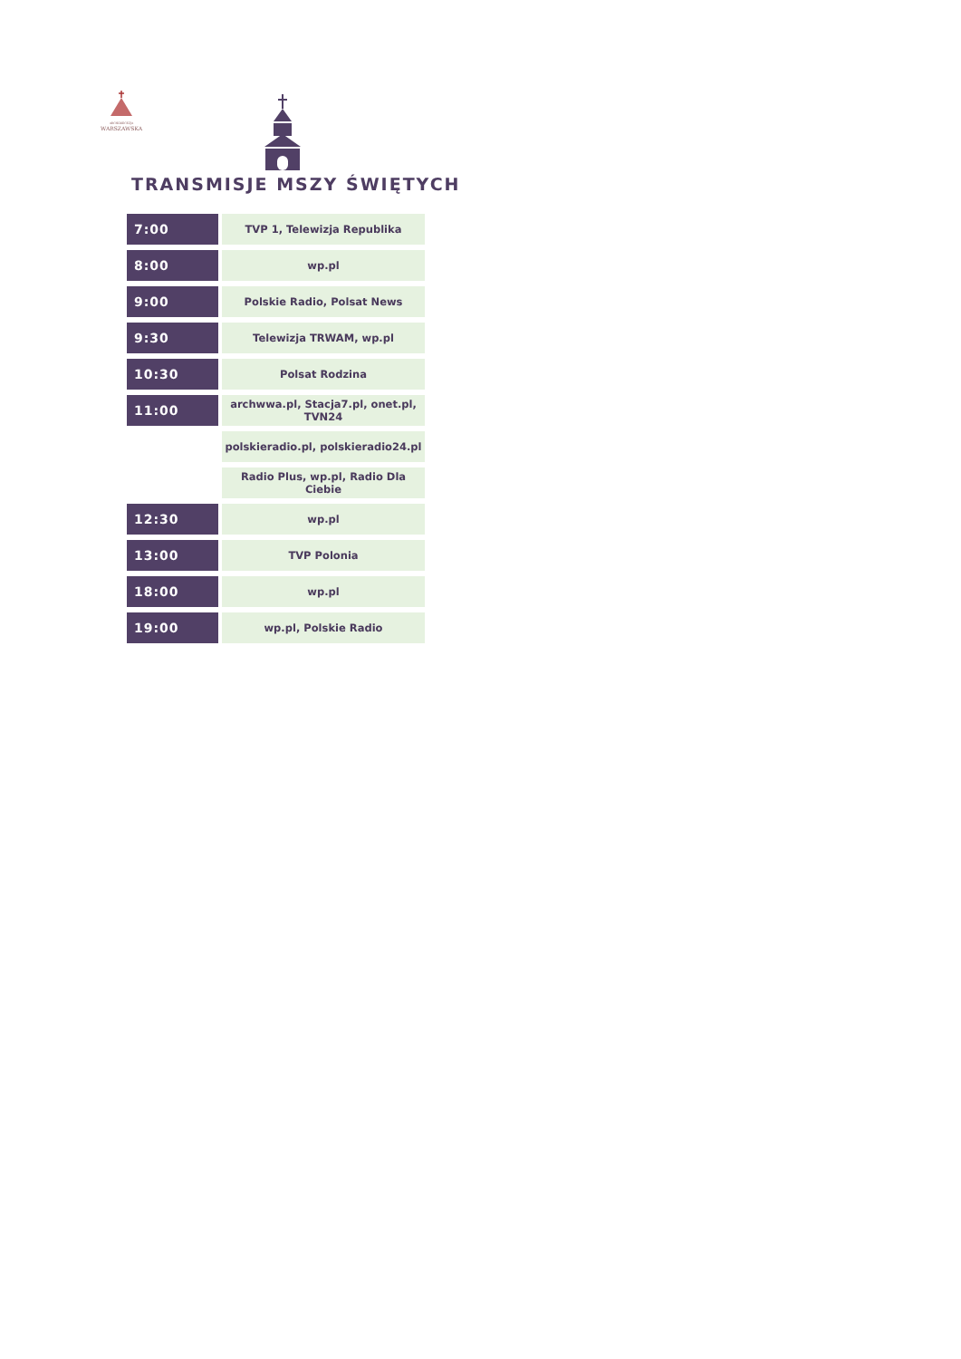ARCHIDIECEZJA
WARSZAWSKA
TRANSMISJE MSZY ŚWIĘTYCH
| 7:00 | TVP 1, Telewizja Republika |
| 8:00 | wp.pl |
| 9:00 | Polskie Radio, Polsat News |
| 9:30 | Telewizja TRWAM, wp.pl |
| 10:30 | Polsat Rodzina |
| 11:00 | archwwa.pl, Stacja7.pl, onet.pl, TVN24 |
| | polskieradio.pl, polskieradio24.pl |
| | Radio Plus, wp.pl, Radio Dla Ciebie |
| 12:30 | wp.pl |
| 13:00 | TVP Polonia |
| 18:00 | wp.pl |
| 19:00 | wp.pl, Polskie Radio |